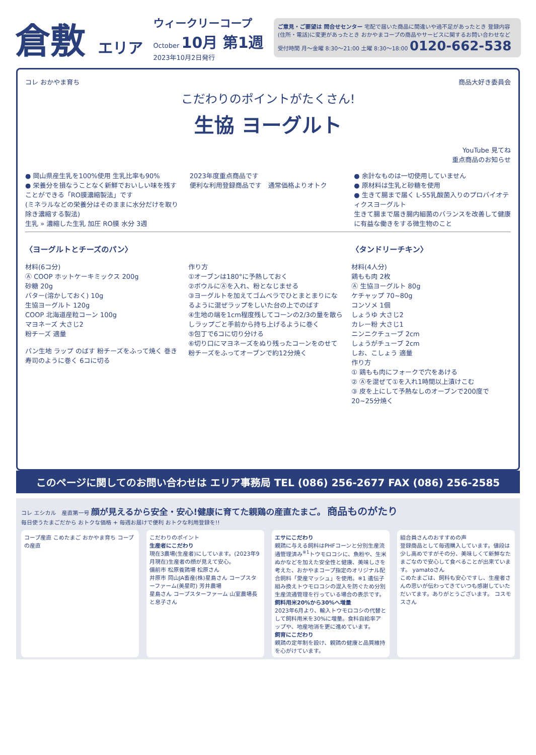倉敷 エリア
ウィークリーコープ
October 10月 第1週
2023年10月2日発行
ご意見・ご要望は 問合せセンター 宅配で届いた商品に間違いや過不足があったとき 登録内容(住所・電話)に変更があったとき おかやまコープの商品やサービスに関するお問い合わせなど
受付時間 月～金曜 8:30～21:00 土曜 8:30～18:00 0120-662-538
コレ おかやま育ち 商品大好き委員会
こだわりのポイントがたくさん!
生協 ヨーグルト
YouTube 見てね
重点商品のお知らせ
● 岡山県産生乳を100%使用 生乳比率も90%
● 栄養分を損なうことなく新鮮でおいしい味を残すことができる「RO膜濃縮製法」です
(ミネラルなどの栄養分はそのままに水分だけを取り除き濃縮する製法)
生乳 » 濃縮した生乳 加圧 RO膜 水分 3週
2023年度重点商品です
便利な利用登録商品です　通常価格よりオトク
● 余計なものは一切使用していません
● 原材料は生乳と砂糖を使用
● 生きて腸まで届く L-55乳酸菌入りのプロバイオティクスヨーグルト
生きて腸まで届き腸内細菌のバランスを改善して健康に有益な働きをする微生物のこと
〈ヨーグルトとチーズのパン〉
材料(6コ分)
Ⓐ COOP ホットケーキミックス 200g
砂糖 20g
バター(溶かしておく) 10g
生協ヨーグルト 120g
COOP 北海道産粒コーン 100g
マヨネーズ 大さじ2
粉チーズ 適量
パン生地 ラップ のばす 粉チーズをふって焼く 巻き寿司のように巻く 6コに切る
作り方
①オーブンは180°に予熱しておく
②ボウルにⒶを入れ、粉となじませる
③ヨーグルトを加えてゴムベラでひとまとまりになるように混ぜラップをしいた台の上でのばす
④生地の端を1cm程度残してコーンの2/3の量を散らしラップごと手前から持ち上げるように巻く
⑤包丁で6コに切り分ける
⑥切り口にマヨネーズをぬり残ったコーンをのせて粉チーズをふってオーブンで約12分焼く
〈タンドリーチキン〉
材料(4人分)
鶏もも肉 2枚
Ⓐ 生協ヨーグルト 80g
ケチャップ 70~80g
コンソメ 1個
しょうゆ 大さじ2
カレー粉 大さじ1
ニンニクチューブ 2cm
しょうがチューブ 2cm
しお、こしょう 適量
作り方
① 鶏もも肉にフォークで穴をあける
② Ⓐを混ぜて①を入れ1時間以上漬けこむ
③ 皮を上にして予熱なしのオーブンで200度で20~25分焼く
このページに関してのお問い合わせは エリア事務局 TEL (086) 256-2677 FAX (086) 256-2585
コレ エシカル　産直第一号 顔が見えるから安全・安心!健康に育てた親鶏の産直たまご。 商品ものがたり
毎日使うたまごだから おトクな価格 + 毎週お届けで便利 おトクな利用登録を!!
コープ産直 こめたまご おかやま育ち コープの産直
こだわりのポイント
生産者にこだわり
現在3農場(生産者)にしています。(2023年9月現在)生産者の顔が見えて安心。
備前市 松原養鶏場 松原さん
井原市 岡山JA畜産(株)星島さん コープスターファーム(美星町) 芳井農場
星島さん コープスターファーム 山室農場長と息子さん
エサにこだわり
親鶏に与える飼料はPHFコーンと分別生産流通管理済み<sup>※1</sup>トウモロコシに、魚粉や、生米ぬかなどを加えた安全性と健康、美味しさを考えた、おかやまコープ指定のオリジナル配合飼料「愛産マッシュ」を使用。※1 遺伝子組み換えトウモロコシの混入を防ぐため分別生産流通管理を行っている場合の表示です。
飼料用米20%から30%へ増量
2023年6月より、輸入トウモロコシの代替として飼料用米を30%に増量。食料自給率アップや、地産地消を更に進めています。
飼育にこだわり
親鶏の定年制を設け、親鶏の健康と品質維持を心がけています。
組合員さんのおすすめの声
登録商品として毎週購入しています。値段は少し高めですがその分、美味しくて新鮮なたまごなので安心して食べることが出来ています。 yamatoさん
こめたまごは、飼料も安心ですし、生産者さんの思いが伝わってきていつも感謝していただいてます。ありがとうございます。 コスモスさん